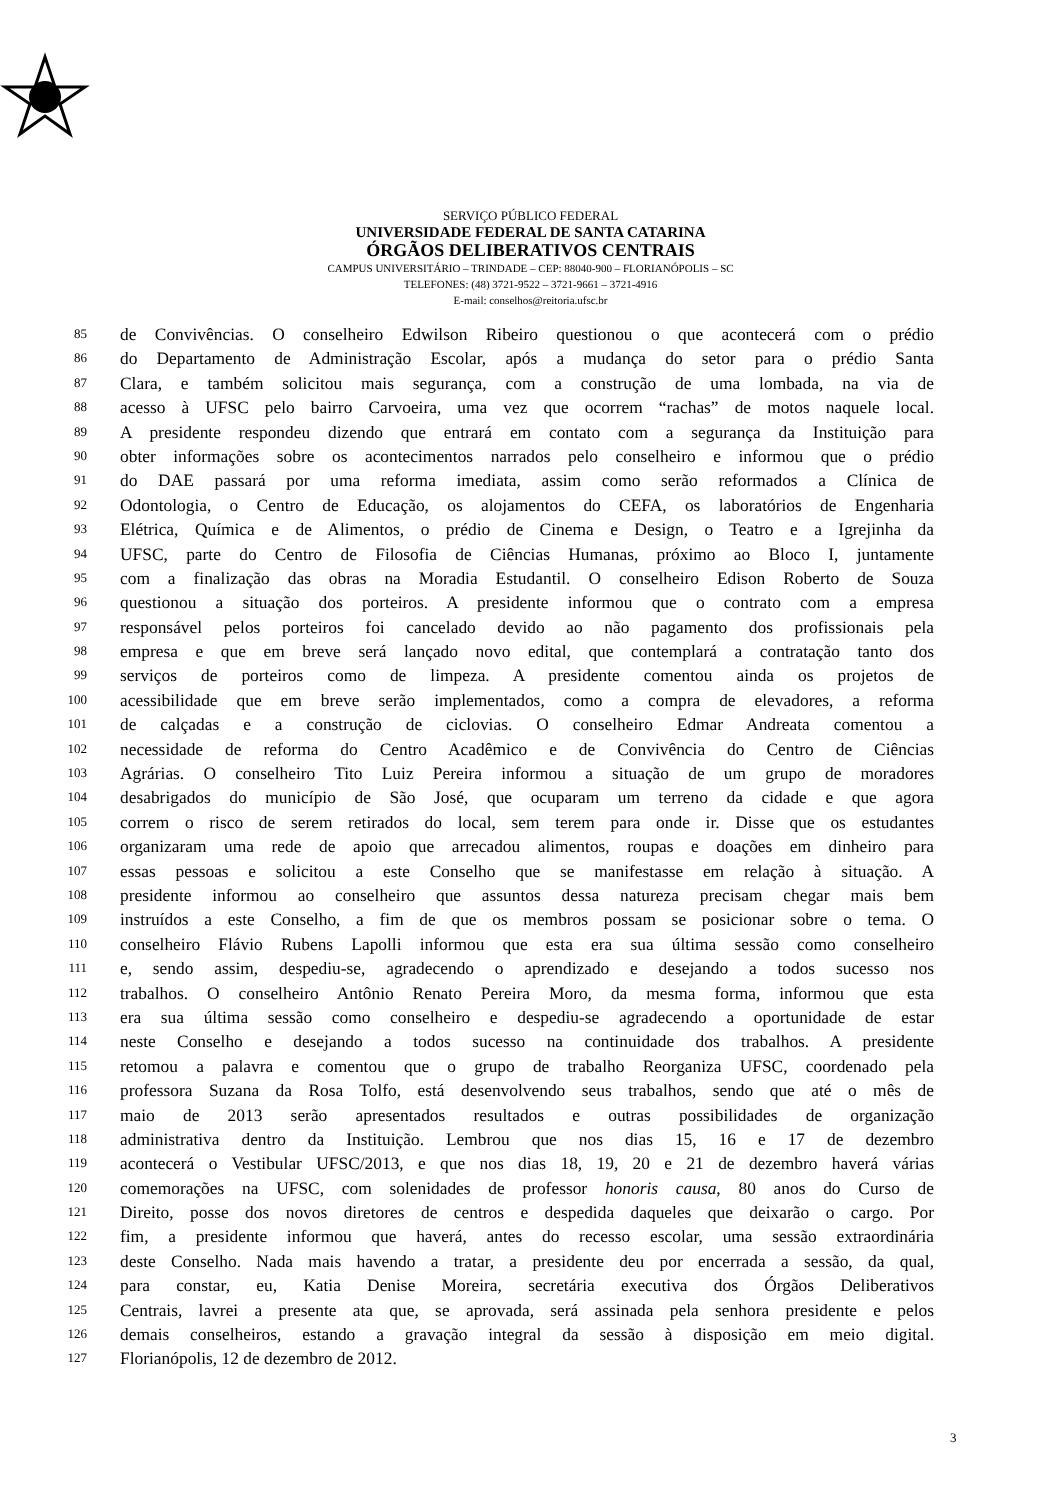SERVIÇO PÚBLICO FEDERAL
UNIVERSIDADE FEDERAL DE SANTA CATARINA
ÓRGÃOS DELIBERATIVOS CENTRAIS
CAMPUS UNIVERSITÁRIO – TRINDADE – CEP: 88040-900 – FLORIANÓPOLIS – SC
TELEFONES: (48) 3721-9522 – 3721-9661 – 3721-4916
E-mail: conselhos@reitoria.ufsc.br
85 de Convivências. O conselheiro Edwilson Ribeiro questionou o que acontecerá com o prédio
86 do Departamento de Administração Escolar, após a mudança do setor para o prédio Santa
87 Clara, e também solicitou mais segurança, com a construção de uma lombada, na via de
88 acesso à UFSC pelo bairro Carvoeira, uma vez que ocorrem “rachas” de motos naquele local.
89 A presidente respondeu dizendo que entrará em contato com a segurança da Instituição para
90 obter informações sobre os acontecimentos narrados pelo conselheiro e informou que o prédio
91 do DAE passará por uma reforma imediata, assim como serão reformados a Clínica de
92 Odontologia, o Centro de Educação, os alojamentos do CEFA, os laboratórios de Engenharia
93 Elétrica, Química e de Alimentos, o prédio de Cinema e Design, o Teatro e a Igrejinha da
94 UFSC, parte do Centro de Filosofia de Ciências Humanas, próximo ao Bloco I, juntamente
95 com a finalização das obras na Moradia Estudantil. O conselheiro Edison Roberto de Souza
96 questionou a situação dos porteiros. A presidente informou que o contrato com a empresa
97 responsável pelos porteiros foi cancelado devido ao não pagamento dos profissionais pela
98 empresa e que em breve será lançado novo edital, que contemplará a contratação tanto dos
99 serviços de porteiros como de limpeza. A presidente comentou ainda os projetos de
100 acessibilidade que em breve serão implementados, como a compra de elevadores, a reforma
101 de calçadas e a construção de ciclovias. O conselheiro Edmar Andreata comentou a
102 necessidade de reforma do Centro Acadêmico e de Convivência do Centro de Ciências
103 Agrárias. O conselheiro Tito Luiz Pereira informou a situação de um grupo de moradores
104 desabrigados do município de São José, que ocuparam um terreno da cidade e que agora
105 correm o risco de serem retirados do local, sem terem para onde ir. Disse que os estudantes
106 organizaram uma rede de apoio que arrecadou alimentos, roupas e doações em dinheiro para
107 essas pessoas e solicitou a este Conselho que se manifestasse em relação à situação. A
108 presidente informou ao conselheiro que assuntos dessa natureza precisam chegar mais bem
109 instruídos a este Conselho, a fim de que os membros possam se posicionar sobre o tema. O
110 conselheiro Flávio Rubens Lapolli informou que esta era sua última sessão como conselheiro
111 e, sendo assim, despediu-se, agradecendo o aprendizado e desejando a todos sucesso nos
112 trabalhos. O conselheiro Antônio Renato Pereira Moro, da mesma forma, informou que esta
113 era sua última sessão como conselheiro e despediu-se agradecendo a oportunidade de estar
114 neste Conselho e desejando a todos sucesso na continuidade dos trabalhos. A presidente
115 retomou a palavra e comentou que o grupo de trabalho Reorganiza UFSC, coordenado pela
116 professora Suzana da Rosa Tolfo, está desenvolvendo seus trabalhos, sendo que até o mês de
117 maio de 2013 serão apresentados resultados e outras possibilidades de organização
118 administrativa dentro da Instituição. Lembrou que nos dias 15, 16 e 17 de dezembro
119 acontecerá o Vestibular UFSC/2013, e que nos dias 18, 19, 20 e 21 de dezembro haverá várias
120 comemorações na UFSC, com solenidades de professor honoris causa, 80 anos do Curso de
121 Direito, posse dos novos diretores de centros e despedida daqueles que deixarão o cargo. Por
122 fim, a presidente informou que haverá, antes do recesso escolar, uma sessão extraordinária
123 deste Conselho. Nada mais havendo a tratar, a presidente deu por encerrada a sessão, da qual,
124 para constar, eu, Katia Denise Moreira, secretária executiva dos Órgãos Deliberativos
125 Centrais, lavrei a presente ata que, se aprovada, será assinada pela senhora presidente e pelos
126 demais conselheiros, estando a gravação integral da sessão à disposição em meio digital.
127 Florianópolis, 12 de dezembro de 2012.
3